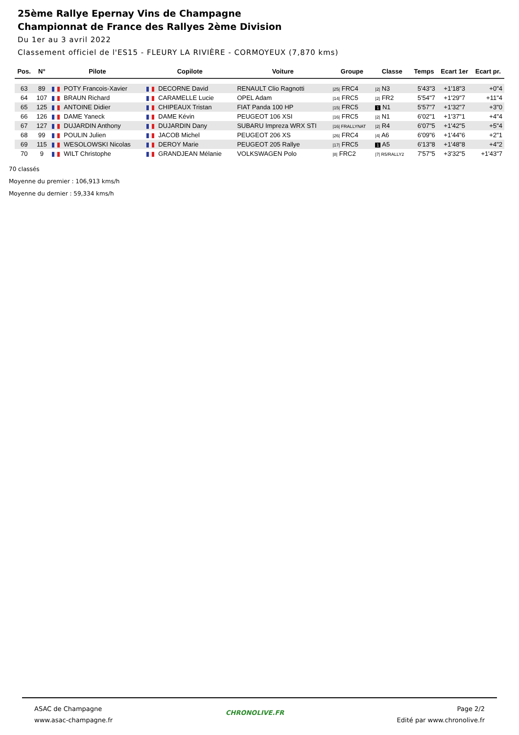25ème Rallye Epernay Vins de Champagne
Championnat de France des Rallyes 2ème Division
Du 1er au 3 avril 2022
Classement officiel de l'ES15 - FLEURY LA RIVIÈRE - CORMOYEUX (7,870 kms)
| Pos. | N° | Pilote | Copilote | Voiture | Groupe | Classe | Temps | Ecart 1er | Ecart pr. |
| --- | --- | --- | --- | --- | --- | --- | --- | --- | --- |
| 63 | 89 | POTY Francois-Xavier | DECORNE David | RENAULT Clio Ragnotti | /25/ FRC4 | /2/ N3 | 5'43"3 | +1'18"3 | +0"4 |
| 64 | 107 | BRAUN Richard | CARAMELLE Lucie | OPEL Adam | /14/ FRC5 | /2/ FR2 | 5'54"7 | +1'29"7 | +11"4 |
| 65 | 125 | ANTOINE Didier | CHIPEAUX Tristan | FIAT Panda 100 HP | /15/ FRC5 | 1 N1 | 5'57"7 | +1'32"7 | +3"0 |
| 66 | 126 | DAME Yaneck | DAME Kévin | PEUGEOT 106 XSI | /16/ FRC5 | /2/ N1 | 6'02"1 | +1'37"1 | +4"4 |
| 67 | 127 | DUJARDIN Anthony | DUJARDIN Dany | SUBARU Impreza WRX STI | /16/ FRALLYNAT | /2/ R4 | 6'07"5 | +1'42"5 | +5"4 |
| 68 | 99 | POULIN Julien | JACOB Michel | PEUGEOT 206 XS | /26/ FRC4 | /4/ A6 | 6'09"6 | +1'44"6 | +2"1 |
| 69 | 115 | WESOLOWSKI Nicolas | DEROY Marie | PEUGEOT 205 Rallye | /17/ FRC5 | 1 A5 | 6'13"8 | +1'48"8 | +4"2 |
| 70 | 9 | WILT Christophe | GRANDJEAN Mélanie | VOLKSWAGEN Polo | /8/ FRC2 | /7/ R5/RALLY2 | 7'57"5 | +3'32"5 | +1'43"7 |
70 classés
Moyenne du premier : 106,913 kms/h
Moyenne du dernier : 59,334 kms/h
ASAC de Champagne
www.asac-champagne.fr
CHRONOLIVE.FR
Page 2/2
Edité par www.chronolive.fr